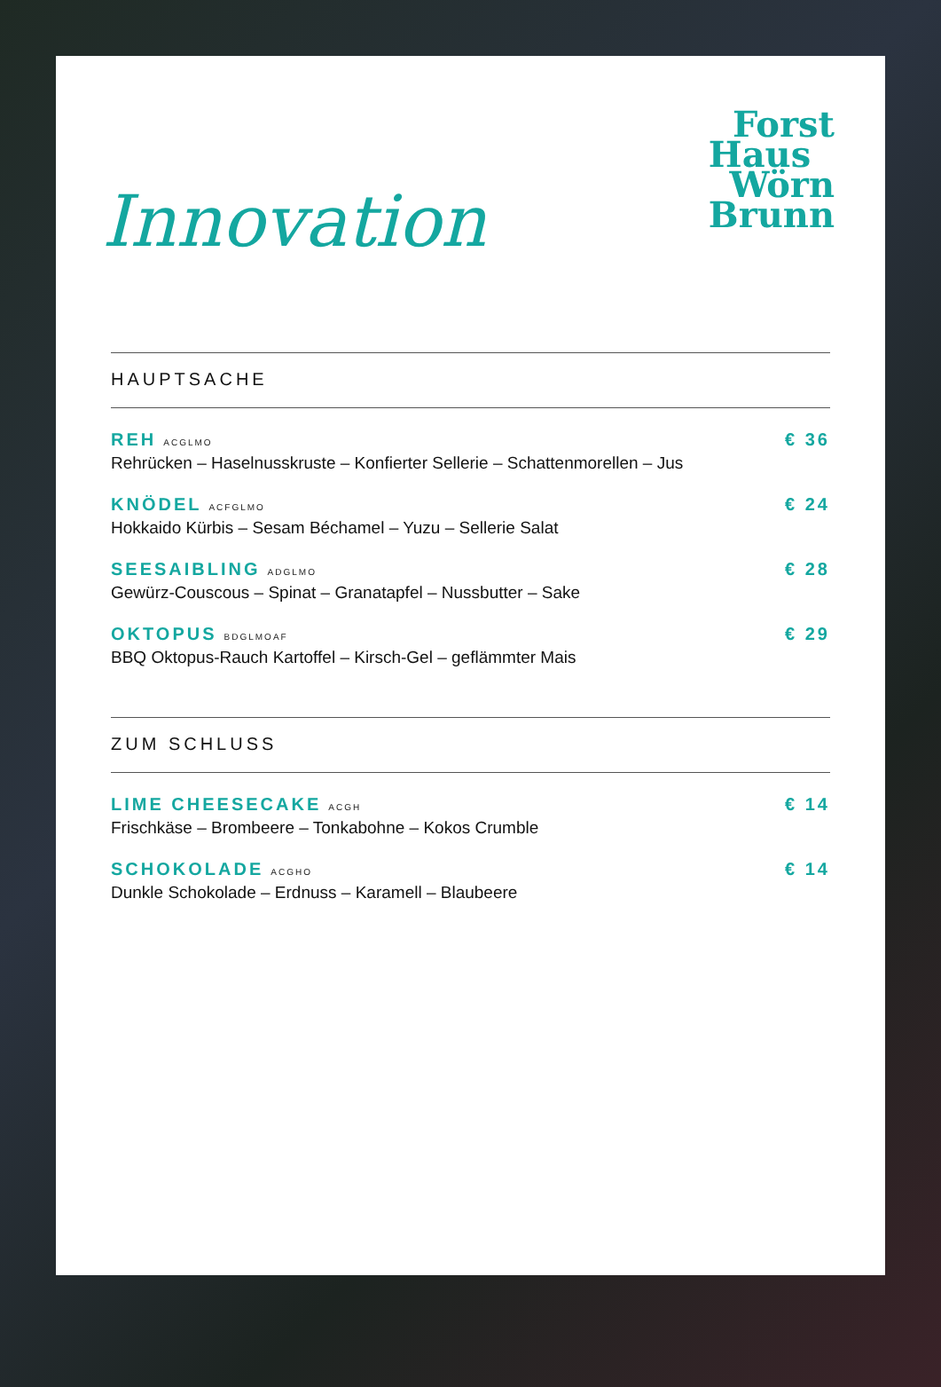Innovation
Forst
Haus
Wörn
Brunn
HAUPTSACHE
REH ACGLMO
Rehrücken – Haselnusskruste – Konfierter Sellerie – Schattenmorellen – Jus
€ 36
KNÖDEL ACFGLMO
Hokkaido Kürbis – Sesam Béchamel – Yuzu – Sellerie Salat
€ 24
SEESAIBLING ADGLMO
Gewürz-Couscous – Spinat – Granatapfel – Nussbutter – Sake
€ 28
OKTOPUS BDGLMOAF
BBQ Oktopus-Rauch Kartoffel – Kirsch-Gel – geflämmter Mais
€ 29
ZUM SCHLUSS
LIME CHEESECAKE ACGH
Frischkäse – Brombeere – Tonkabohne – Kokos Crumble
€ 14
SCHOKOLADE ACGHO
Dunkle Schokolade – Erdnuss – Karamell – Blaubeere
€ 14